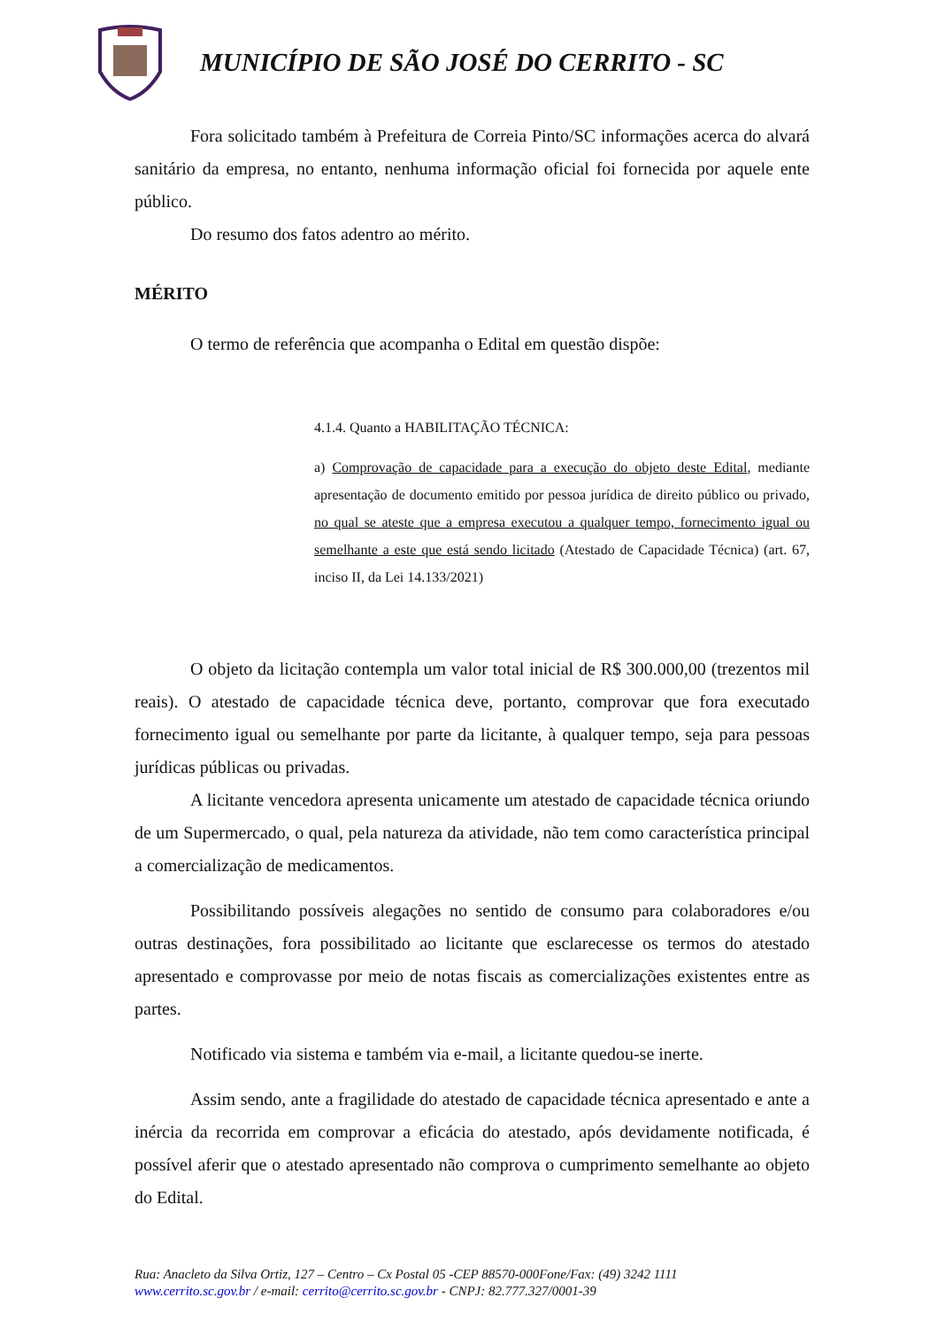MUNICÍPIO DE SÃO JOSÉ DO CERRITO - SC
Fora solicitado também à Prefeitura de Correia Pinto/SC informações acerca do alvará sanitário da empresa, no entanto, nenhuma informação oficial foi fornecida por aquele ente público.
Do resumo dos fatos adentro ao mérito.
MÉRITO
O termo de referência que acompanha o Edital em questão dispõe:
4.1.4. Quanto a HABILITAÇÃO TÉCNICA:
a) Comprovação de capacidade para a execução do objeto deste Edital, mediante apresentação de documento emitido por pessoa jurídica de direito público ou privado, no qual se ateste que a empresa executou a qualquer tempo, fornecimento igual ou semelhante a este que está sendo licitado (Atestado de Capacidade Técnica) (art. 67, inciso II, da Lei 14.133/2021)
O objeto da licitação contempla um valor total inicial de R$ 300.000,00 (trezentos mil reais). O atestado de capacidade técnica deve, portanto, comprovar que fora executado fornecimento igual ou semelhante por parte da licitante, à qualquer tempo, seja para pessoas jurídicas públicas ou privadas.
A licitante vencedora apresenta unicamente um atestado de capacidade técnica oriundo de um Supermercado, o qual, pela natureza da atividade, não tem como característica principal a comercialização de medicamentos.
Possibilitando possíveis alegações no sentido de consumo para colaboradores e/ou outras destinações, fora possibilitado ao licitante que esclarecesse os termos do atestado apresentado e comprovasse por meio de notas fiscais as comercializações existentes entre as partes.
Notificado via sistema e também via e-mail, a licitante quedou-se inerte.
Assim sendo, ante a fragilidade do atestado de capacidade técnica apresentado e ante a inércia da recorrida em comprovar a eficácia do atestado, após devidamente notificada, é possível aferir que o atestado apresentado não comprova o cumprimento semelhante ao objeto do Edital.
Rua: Anacleto da Silva Ortiz, 127 – Centro – Cx Postal 05 -CEP 88570-000Fone/Fax: (49) 3242 1111
www.cerrito.sc.gov.br / e-mail: cerrito@cerrito.sc.gov.br - CNPJ: 82.777.327/0001-39